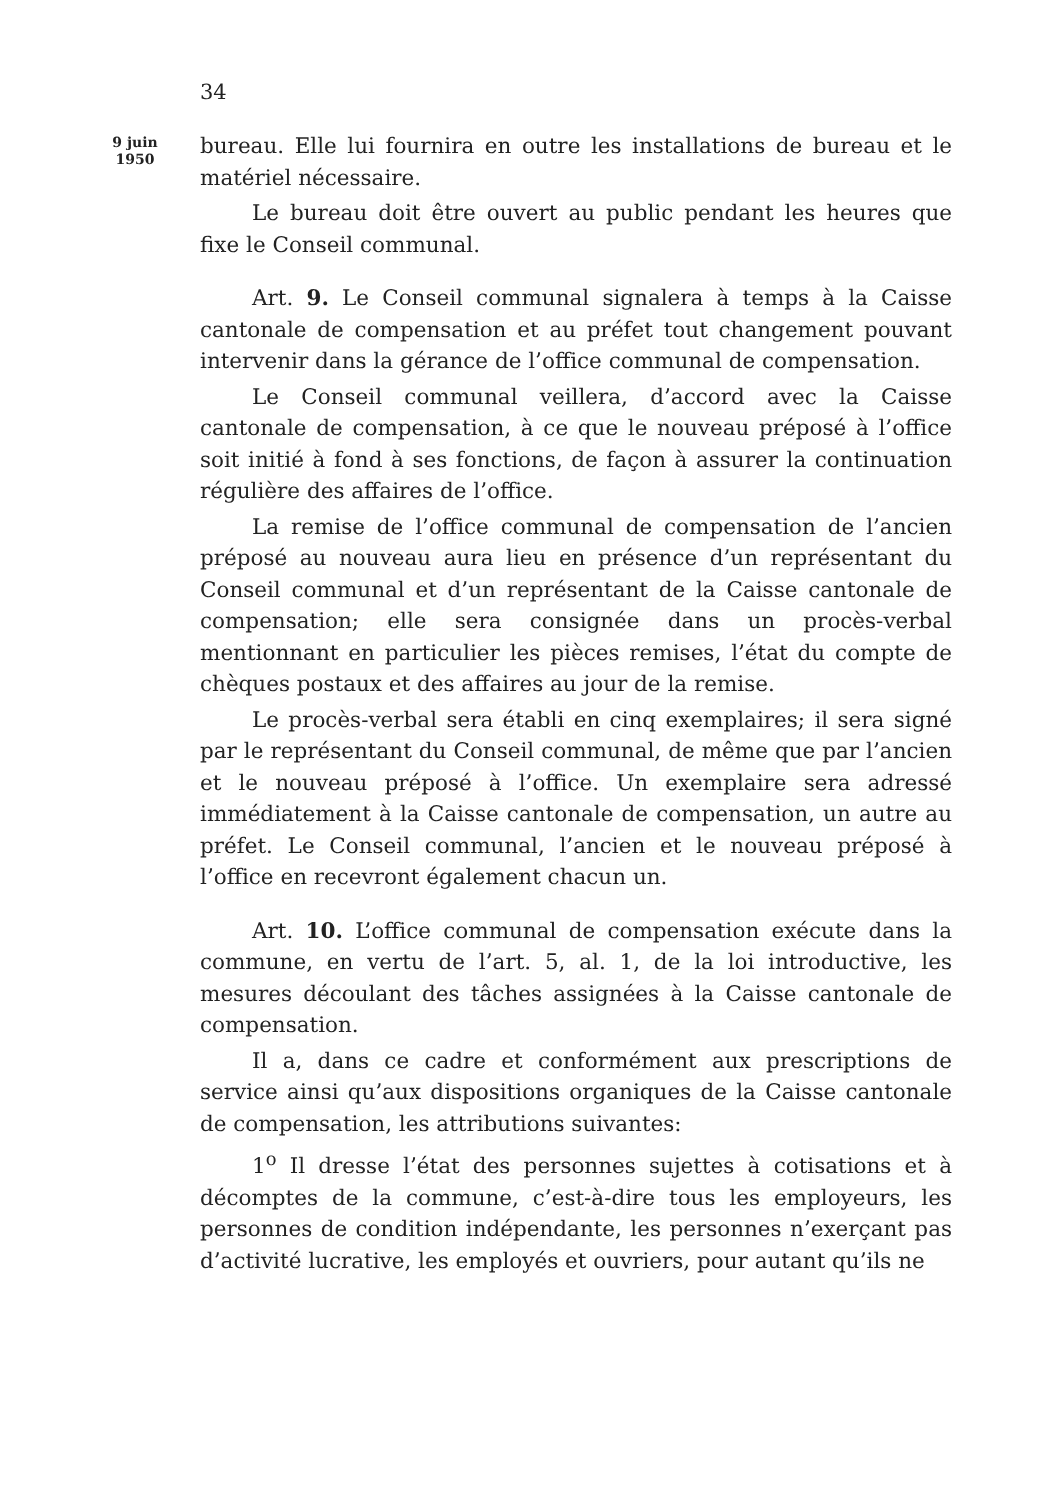34
9 juin
1950
bureau. Elle lui fournira en outre les installations de bureau et le matériel nécessaire.
Le bureau doit être ouvert au public pendant les heures que fixe le Conseil communal.
Art. 9. Le Conseil communal signalera à temps à la Caisse cantonale de compensation et au préfet tout changement pouvant intervenir dans la gérance de l’office communal de compensation.
Le Conseil communal veillera, d’accord avec la Caisse cantonale de compensation, à ce que le nouveau préposé à l’office soit initié à fond à ses fonctions, de façon à assurer la continuation régulière des affaires de l’office.
La remise de l’office communal de compensation de l’ancien préposé au nouveau aura lieu en présence d’un représentant du Conseil communal et d’un représentant de la Caisse cantonale de compensation; elle sera consignée dans un procès-verbal mentionnant en particulier les pièces remises, l’état du compte de chèques postaux et des affaires au jour de la remise.
Le procès-verbal sera établi en cinq exemplaires; il sera signé par le représentant du Conseil communal, de même que par l’ancien et le nouveau préposé à l’office. Un exemplaire sera adressé immédiatement à la Caisse cantonale de compensation, un autre au préfet. Le Conseil communal, l’ancien et le nouveau préposé à l’office en recevront également chacun un.
Art. 10. L’office communal de compensation exécute dans la commune, en vertu de l’art. 5, al. 1, de la loi introductive, les mesures découlant des tâches assignées à la Caisse cantonale de compensation.
Il a, dans ce cadre et conformément aux prescriptions de service ainsi qu’aux dispositions organiques de la Caisse cantonale de compensation, les attributions suivantes:
1<sup>o</sup> Il dresse l’état des personnes sujettes à cotisations et à décomptes de la commune, c’est-à-dire tous les employeurs, les personnes de condition indépendante, les personnes n’exerçant pas d’activité lucrative, les employés et ouvriers, pour autant qu’ils ne